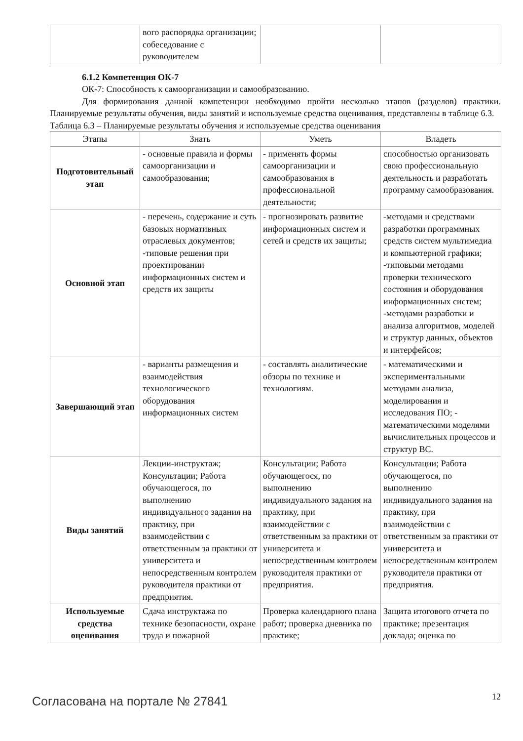| | вого распорядка организации; собеседование с руководителем | | |
6.1.2 Компетенция ОК-7
ОК-7: Способность к самоорганизации и самообразованию.
Для формирования данной компетенции необходимо пройти несколько этапов (разделов) практики. Планируемые результаты обучения, виды занятий и используемые средства оценивания, представлены в таблице 6.3.
Таблица 6.3 – Планируемые результаты обучения и используемые средства оценивания
| Этапы | Знать | Уметь | Владеть |
| --- | --- | --- | --- |
| Подготовительный этап | - основные правила и формы самоорганизации и самообразования; | - применять формы самоорганизации и самообразования в профессиональной деятельности; | способностью организовать свою профессиональную деятельность и разработать программу самообразования. |
| Основной этап | - перечень, содержание и суть базовых нормативных отраслевых документов; -типовые решения при проектировании информационных систем и средств их защиты | - прогнозировать развитие информационных систем и сетей и средств их защиты; | -методами и средствами разработки программных средств систем мультимедиа и компьютерной графики; -типовыми методами проверки технического состояния и оборудования информационных систем; -методами разработки и анализа алгоритмов, моделей и структур данных, объектов и интерфейсов; |
| Завершающий этап | - варианты размещения и взаимодействия технологического оборудования информационных систем | - составлять аналитические обзоры по технике и технологиям. | - математическими и экспериментальными методами анализа, моделирования и исследования ПО; - математическими моделями вычислительных процессов и структур ВС. |
| Виды занятий | Лекции-инструктаж; Консультации; Работа обучающегося, по выполнению индивидуального задания на практику, при взаимодействии с ответственным за практики от университета и непосредственным контролем руководителя практики от предприятия. | Консультации; Работа обучающегося, по выполнению индивидуального задания на практику, при взаимодействии с ответственным за практики от университета и непосредственным контролем руководителя практики от предприятия. | Консультации; Работа обучающегося, по выполнению индивидуального задания на практику, при взаимодействии с ответственным за практики от университета и непосредственным контролем руководителя практики от предприятия. |
| Используемые средства оценивания | Сдача инструктажа по технике безопасности, охране труда и пожарной | Проверка календарного плана работ; проверка дневника по практике; | Защита итогового отчета по практике; презентация доклада; оценка по |
Согласована на портале № 27841 12